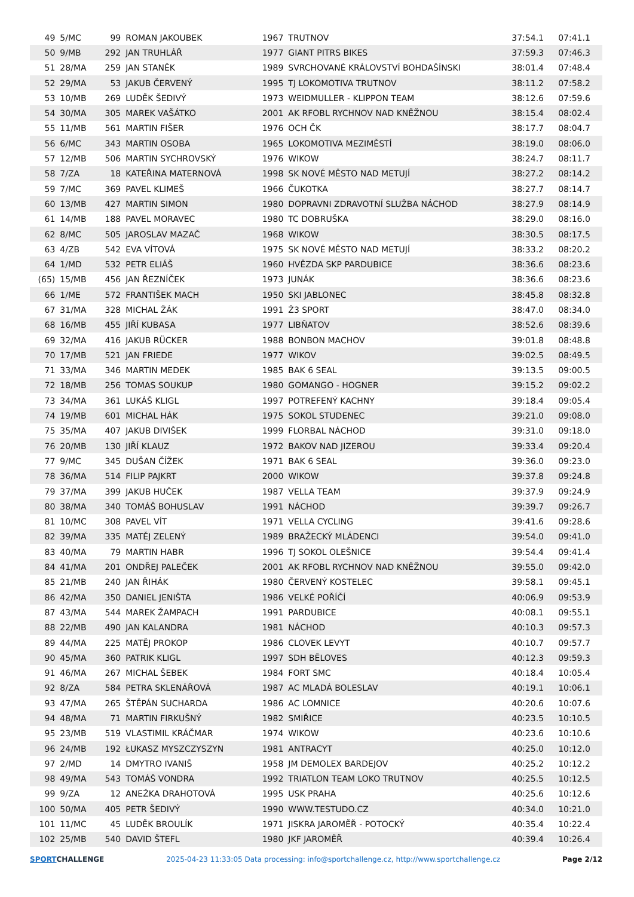| 49 | 5/MC | 99 | ROMAN JAKOUBEK | 1967 | TRUTNOV | 37:54.1 | 07:41.1 |
| 50 | 9/MB | 292 | JAN TRUHLÁŘ | 1977 | GIANT PITRS BIKES | 37:59.3 | 07:46.3 |
| 51 | 28/MA | 259 | JAN STANĚK | 1989 | SVRCHOVANÉ KRÁLOVSTVÍ BOHDAŠÍNSKI | 38:01.4 | 07:48.4 |
| 52 | 29/MA | 53 | JAKUB ČERVENÝ | 1995 | TJ LOKOMOTIVA TRUTNOV | 38:11.2 | 07:58.2 |
| 53 | 10/MB | 269 | LUDĚK ŠEDIVÝ | 1973 | WEIDMULLER - KLIPPON TEAM | 38:12.6 | 07:59.6 |
| 54 | 30/MA | 305 | MAREK VAŠÁTKO | 2001 | AK RFOBL RYCHNOV NAD KNĚŽNOU | 38:15.4 | 08:02.4 |
| 55 | 11/MB | 561 | MARTIN FIŠER | 1976 | OCH ČK | 38:17.7 | 08:04.7 |
| 56 | 6/MC | 343 | MARTIN OSOBA | 1965 | LOKOMOTIVA MEZIMĚSTÍ | 38:19.0 | 08:06.0 |
| 57 | 12/MB | 506 | MARTIN SYCHROVSKÝ | 1976 | WIKOW | 38:24.7 | 08:11.7 |
| 58 | 7/ZA | 18 | KATEŘINA MATERNOVÁ | 1998 | SK NOVÉ MĚSTO NAD METUJÍ | 38:27.2 | 08:14.2 |
| 59 | 7/MC | 369 | PAVEL KLIMEŠ | 1966 | ČUKOTKA | 38:27.7 | 08:14.7 |
| 60 | 13/MB | 427 | MARTIN SIMON | 1980 | DOPRAVNI ZDRAVOTNÍ SLUŽBA NÁCHOD | 38:27.9 | 08:14.9 |
| 61 | 14/MB | 188 | PAVEL MORAVEC | 1980 | TC DOBRUŠKA | 38:29.0 | 08:16.0 |
| 62 | 8/MC | 505 | JAROSLAV MAZAČ | 1968 | WIKOW | 38:30.5 | 08:17.5 |
| 63 | 4/ZB | 542 | EVA VÍTOVÁ | 1975 | SK NOVÉ MĚSTO NAD METUJÍ | 38:33.2 | 08:20.2 |
| 64 | 1/MD | 532 | PETR ELIÁŠ | 1960 | HVĚZDA SKP PARDUBICE | 38:36.6 | 08:23.6 |
| (65) | 15/MB | 456 | JAN ŘEZNÍČEK | 1973 | JUNÁK | 38:36.6 | 08:23.6 |
| 66 | 1/ME | 572 | FRANTIŠEK MACH | 1950 | SKI JABLONEC | 38:45.8 | 08:32.8 |
| 67 | 31/MA | 328 | MICHAL ŽÁK | 1991 | Ž3 SPORT | 38:47.0 | 08:34.0 |
| 68 | 16/MB | 455 | JIŘÍ KUBASA | 1977 | LIBŇATOV | 38:52.6 | 08:39.6 |
| 69 | 32/MA | 416 | JAKUB RÜCKER | 1988 | BONBON MACHOV | 39:01.8 | 08:48.8 |
| 70 | 17/MB | 521 | JAN FRIEDE | 1977 | WIKOV | 39:02.5 | 08:49.5 |
| 71 | 33/MA | 346 | MARTIN MEDEK | 1985 | BAK 6 SEAL | 39:13.5 | 09:00.5 |
| 72 | 18/MB | 256 | TOMAS SOUKUP | 1980 | GOMANGO - HOGNER | 39:15.2 | 09:02.2 |
| 73 | 34/MA | 361 | LUKÁŠ KLIGL | 1997 | POTREFENÝ KACHNY | 39:18.4 | 09:05.4 |
| 74 | 19/MB | 601 | MICHAL HÁK | 1975 | SOKOL STUDENEC | 39:21.0 | 09:08.0 |
| 75 | 35/MA | 407 | JAKUB DIVIŠEK | 1999 | FLORBAL NÁCHOD | 39:31.0 | 09:18.0 |
| 76 | 20/MB | 130 | JIŘÍ KLAUZ | 1972 | BAKOV NAD JIZEROU | 39:33.4 | 09:20.4 |
| 77 | 9/MC | 345 | DUŠAN ČÍŽEK | 1971 | BAK 6 SEAL | 39:36.0 | 09:23.0 |
| 78 | 36/MA | 514 | FILIP PAJKRT | 2000 | WIKOW | 39:37.8 | 09:24.8 |
| 79 | 37/MA | 399 | JAKUB HUČEK | 1987 | VELLA TEAM | 39:37.9 | 09:24.9 |
| 80 | 38/MA | 340 | TOMÁŠ BOHUSLAV | 1991 | NÁCHOD | 39:39.7 | 09:26.7 |
| 81 | 10/MC | 308 | PAVEL VÍT | 1971 | VELLA CYCLING | 39:41.6 | 09:28.6 |
| 82 | 39/MA | 335 | MATĚJ ZELENÝ | 1989 | BRAŽECKÝ MLÁDENCI | 39:54.0 | 09:41.0 |
| 83 | 40/MA | 79 | MARTIN HABR | 1996 | TJ SOKOL OLEŠNICE | 39:54.4 | 09:41.4 |
| 84 | 41/MA | 201 | ONDŘEJ PALEČEK | 2001 | AK RFOBL RYCHNOV NAD KNĚŽNOU | 39:55.0 | 09:42.0 |
| 85 | 21/MB | 240 | JAN ŘIHÁK | 1980 | ČERVENÝ KOSTELEC | 39:58.1 | 09:45.1 |
| 86 | 42/MA | 350 | DANIEL JENIŠTA | 1986 | VELKÉ POŘÍČÍ | 40:06.9 | 09:53.9 |
| 87 | 43/MA | 544 | MAREK ŽAMPACH | 1991 | PARDUBICE | 40:08.1 | 09:55.1 |
| 88 | 22/MB | 490 | JAN KALANDRA | 1981 | NÁCHOD | 40:10.3 | 09:57.3 |
| 89 | 44/MA | 225 | MATĚJ PROKOP | 1986 | CLOVEK LEVYT | 40:10.7 | 09:57.7 |
| 90 | 45/MA | 360 | PATRIK KLIGL | 1997 | SDH BĚLOVES | 40:12.3 | 09:59.3 |
| 91 | 46/MA | 267 | MICHAL ŠEBEK | 1984 | FORT SMC | 40:18.4 | 10:05.4 |
| 92 | 8/ZA | 584 | PETRA SKLENÁŘOVÁ | 1987 | AC MLADÁ BOLESLAV | 40:19.1 | 10:06.1 |
| 93 | 47/MA | 265 | ŠTĚPÁN SUCHARDA | 1986 | AC LOMNICE | 40:20.6 | 10:07.6 |
| 94 | 48/MA | 71 | MARTIN FIRKUŠNÝ | 1982 | SMIŘICE | 40:23.5 | 10:10.5 |
| 95 | 23/MB | 519 | VLASTIMIL KRÁČMAR | 1974 | WIKOW | 40:23.6 | 10:10.6 |
| 96 | 24/MB | 192 | ŁUKASZ MYSZCZYSZYN | 1981 | ANTRACYT | 40:25.0 | 10:12.0 |
| 97 | 2/MD | 14 | DMYTRO IVANIŠ | 1958 | JM DEMOLEX BARDEJOV | 40:25.2 | 10:12.2 |
| 98 | 49/MA | 543 | TOMÁŠ VONDRA | 1992 | TRIATLON TEAM LOKO TRUTNOV | 40:25.5 | 10:12.5 |
| 99 | 9/ZA | 12 | ANEŽKA DRAHOTOVÁ | 1995 | USK PRAHA | 40:25.6 | 10:12.6 |
| 100 | 50/MA | 405 | PETR ŠEDIVÝ | 1990 | WWW.TESTUDO.CZ | 40:34.0 | 10:21.0 |
| 101 | 11/MC | 45 | LUDĚK BROULÍK | 1971 | JISKRA JAROMĚŘ - POTOCKÝ | 40:35.4 | 10:22.4 |
| 102 | 25/MB | 540 | DAVID ŠTEFL | 1980 | JKF JAROMĚŘ | 40:39.4 | 10:26.4 |
SPORTCHALLENGE 2025-04-23 11:33:05 Data processing: info@sportchallenge.cz, http://www.sportchallenge.cz
Page 2/12